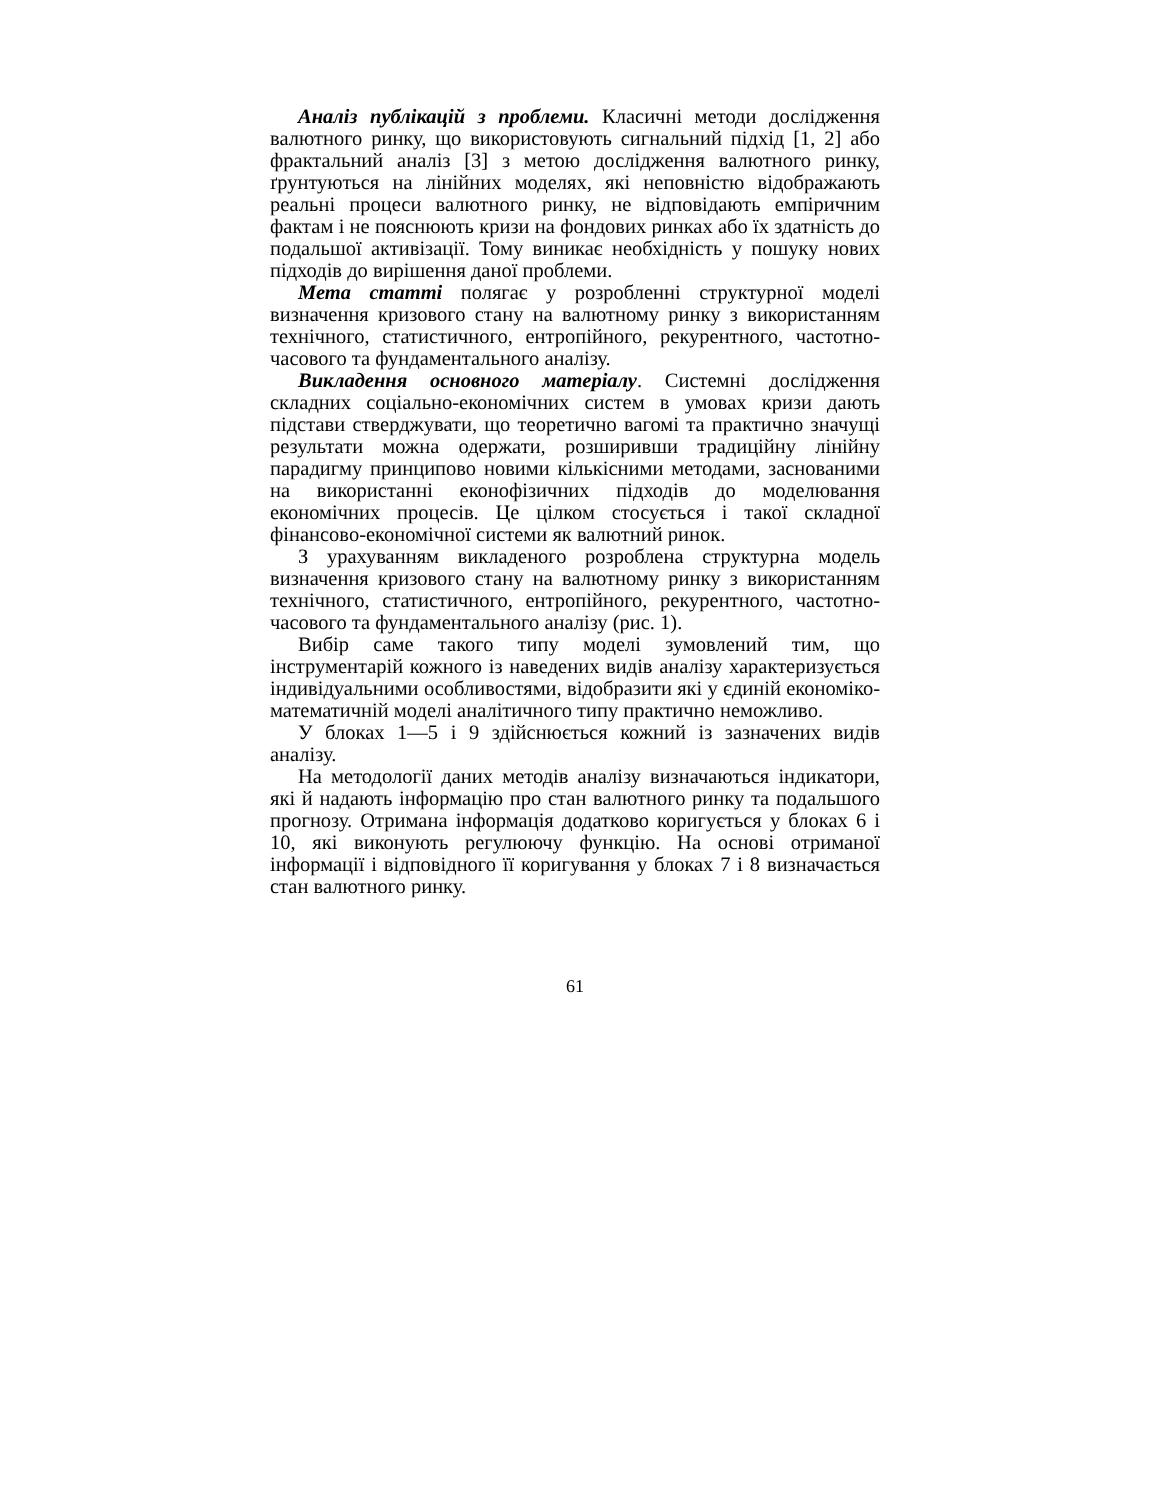Аналіз публікацій з проблеми. Класичні методи дослідження валютного ринку, що використовують сигнальний підхід [1, 2] або фрактальний аналіз [3] з метою дослідження валютного ринку, ґрунтуються на лінійних моделях, які неповністю відображають реальні процеси валютного ринку, не відповідають емпіричним фактам і не пояснюють кризи на фондових ринках або їх здатність до подальшої активізації. Тому виникає необхідність у пошуку нових підходів до вирішення даної проблеми.
Мета статті полягає у розробленні структурної моделі визначення кризового стану на валютному ринку з використанням технічного, статистичного, ентропійного, рекурентного, частотно-часового та фундаментального аналізу.
Викладення основного матеріалу. Системні дослідження складних соціально-економічних систем в умовах кризи дають підстави стверджувати, що теоретично вагомі та практично значущі результати можна одержати, розширивши традиційну лінійну парадигму принципово новими кількісними методами, заснованими на використанні еконофізичних підходів до моделювання економічних процесів. Це цілком стосується і такої складної фінансово-економічної системи як валютний ринок.
З урахуванням викладеного розроблена структурна модель визначення кризового стану на валютному ринку з використанням технічного, статистичного, ентропійного, рекурентного, частотно-часового та фундаментального аналізу (рис. 1).
Вибір саме такого типу моделі зумовлений тим, що інструментарій кожного із наведених видів аналізу характеризується індивідуальними особливостями, відобразити які у єдиній економіко-математичній моделі аналітичного типу практично неможливо.
У блоках 1—5 і 9 здійснюється кожний із зазначених видів аналізу.
На методології даних методів аналізу визначаються індикатори, які й надають інформацію про стан валютного ринку та подальшого прогнозу. Отримана інформація додатково коригується у блоках 6 і 10, які виконують регулюючу функцію. На основі отриманої інформації і відповідного її коригування у блоках 7 і 8 визначається стан валютного ринку.
61